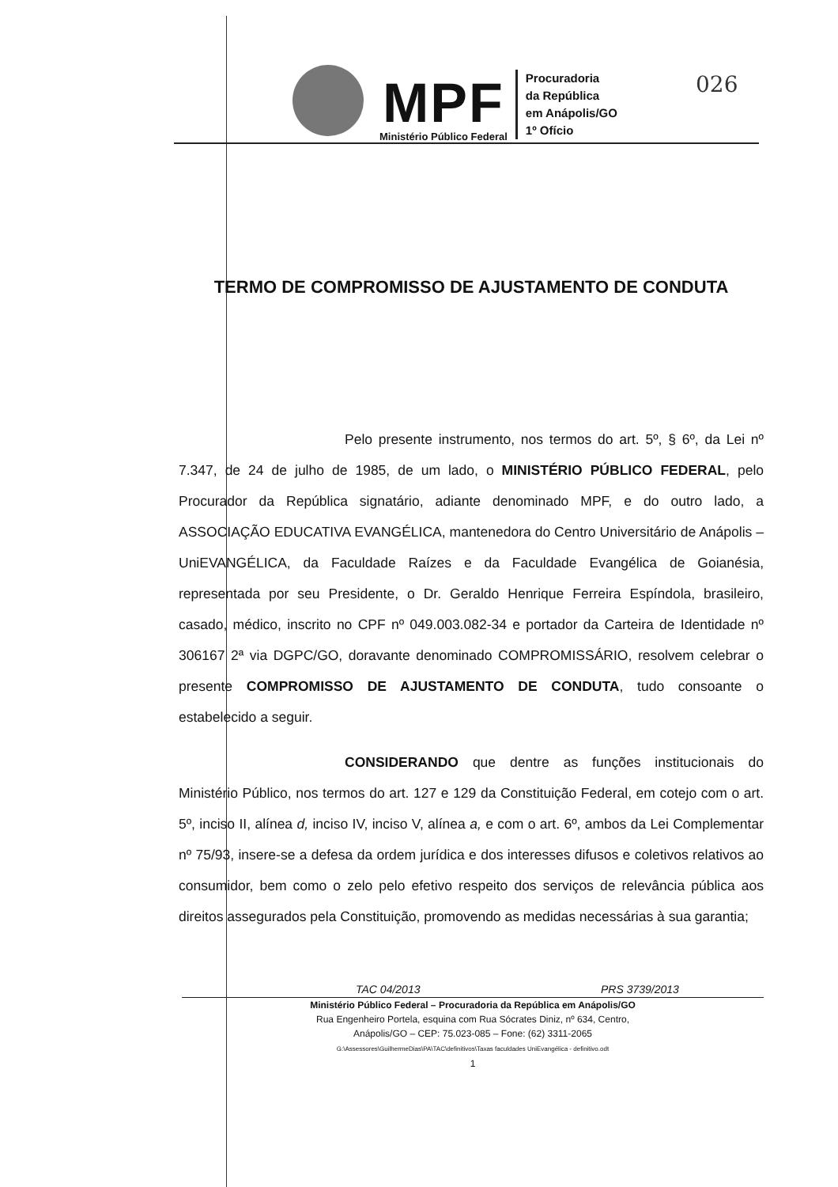MPF
Ministério Público Federal
Procuradoria
da República
em Anápolis/GO
1º Ofício
026
TERMO DE COMPROMISSO DE AJUSTAMENTO DE CONDUTA
Pelo presente instrumento, nos termos do art. 5º, § 6º, da Lei nº 7.347, de 24 de julho de 1985, de um lado, o MINISTÉRIO PÚBLICO FEDERAL, pelo Procurador da República signatário, adiante denominado MPF, e do outro lado, a ASSOCIAÇÃO EDUCATIVA EVANGÉLICA, mantenedora do Centro Universitário de Anápolis – UniEVANGÉLICA, da Faculdade Raízes e da Faculdade Evangélica de Goianésia, representada por seu Presidente, o Dr. Geraldo Henrique Ferreira Espíndola, brasileiro, casado, médico, inscrito no CPF nº 049.003.082-34 e portador da Carteira de Identidade nº 306167 2ª via DGPC/GO, doravante denominado COMPROMISSÁRIO, resolvem celebrar o presente COMPROMISSO DE AJUSTAMENTO DE CONDUTA, tudo consoante o estabelecido a seguir.
CONSIDERANDO que dentre as funções institucionais do Ministério Público, nos termos do art. 127 e 129 da Constituição Federal, em cotejo com o art. 5º, inciso II, alínea d, inciso IV, inciso V, alínea a, e com o art. 6º, ambos da Lei Complementar nº 75/93, insere-se a defesa da ordem jurídica e dos interesses difusos e coletivos relativos ao consumidor, bem como o zelo pelo efetivo respeito dos serviços de relevância pública aos direitos assegurados pela Constituição, promovendo as medidas necessárias à sua garantia;
TAC 04/2013 PRS 3739/2013
Ministério Público Federal – Procuradoria da República em Anápolis/GO
Rua Engenheiro Portela, esquina com Rua Sócrates Diniz, nº 634, Centro,
Anápolis/GO – CEP: 75.023-085 – Fone: (62) 3311-2065
G:\Assessores\GuilhermeDias\PA\TAC\definitivos\Taxas faculdades UniEvangélica - definitivo.odt
1